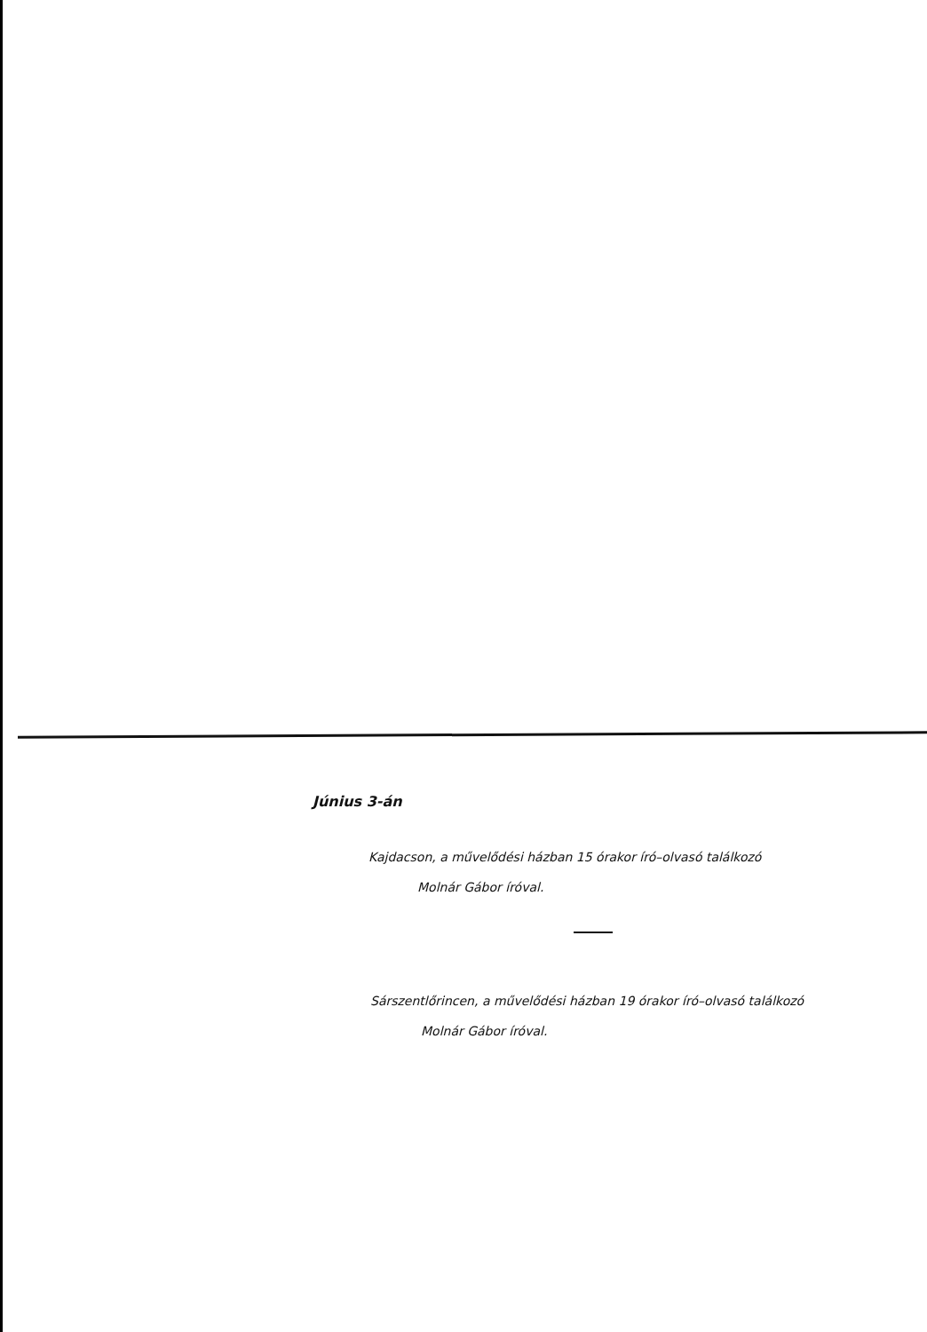Június 3-án
Kajdacson, a művelődési házban 15 órakor író–olvasó találkozó
Molnár Gábor íróval.
Sárszentlőrincen, a művelődési házban 19 órakor író–olvasó találkozó
Molnár Gábor íróval.